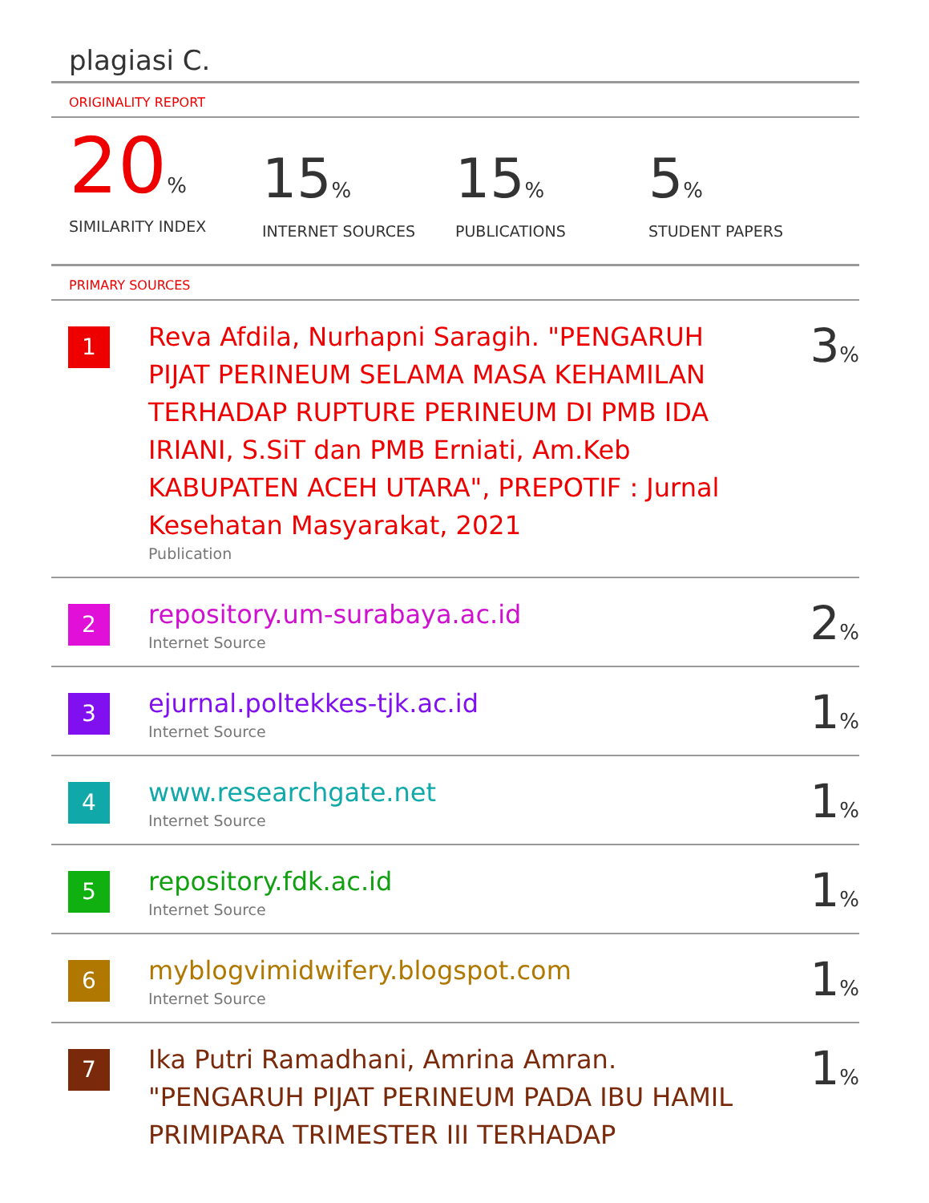plagiasi C.
ORIGINALITY REPORT
20%
SIMILARITY INDEX
15%
INTERNET SOURCES
15%
PUBLICATIONS
5%
STUDENT PAPERS
PRIMARY SOURCES
| 1 | Reva Afdila, Nurhapni Saragih. "PENGARUH PIJAT PERINEUM SELAMA MASA KEHAMILAN TERHADAP RUPTURE PERINEUM DI PMB IDA IRIANI, S.SiT dan PMB Erniati, Am.Keb KABUPATEN ACEH UTARA", PREPOTIF : Jurnal Kesehatan Masyarakat, 2021 Publication | 3 % |
| 2 | repository.um-surabaya.ac.id Internet Source | 2 % |
| 3 | ejurnal.poltekkes-tjk.ac.id Internet Source | 1 % |
| 4 | www.researchgate.net Internet Source | 1 % |
| 5 | repository.fdk.ac.id Internet Source | 1 % |
| 6 | myblogvimidwifery.blogspot.com Internet Source | 1 % |
| 7 | Ika Putri Ramadhani, Amrina Amran. "PENGARUH PIJAT PERINEUM PADA IBU HAMIL PRIMIPARA TRIMESTER III TERHADAP | 1 % |